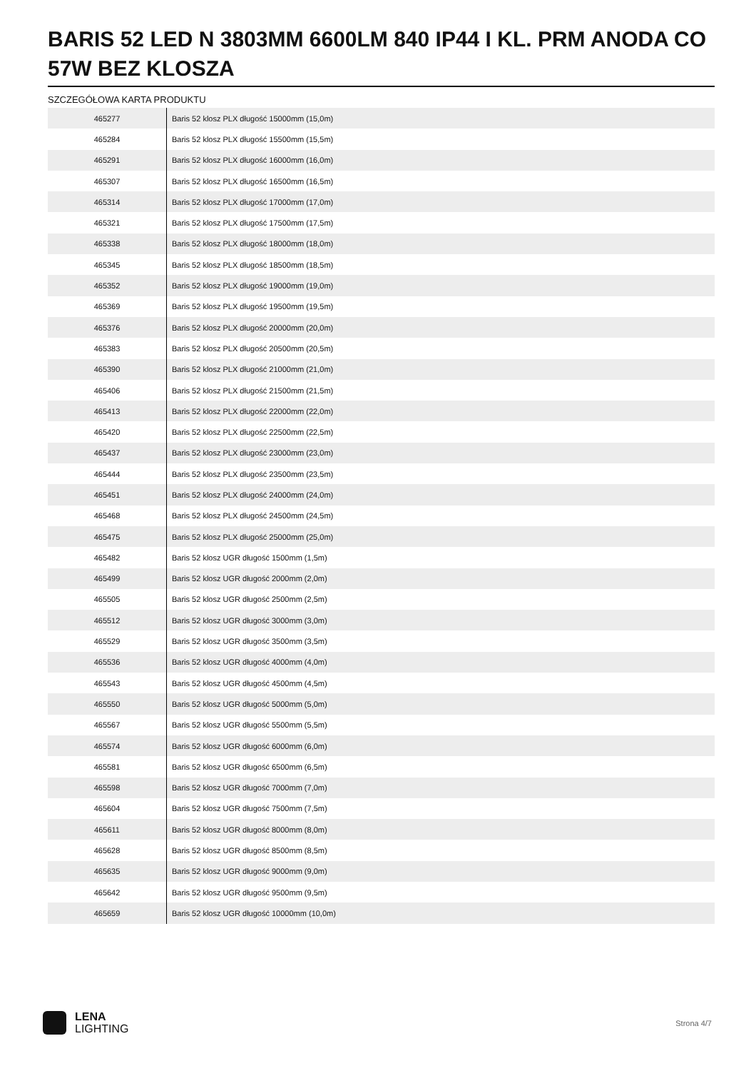BARIS 52 LED N 3803MM 6600LM 840 IP44 I KL. PRM ANODA CO 57W BEZ KLOSZA
SZCZEGÓŁOWA KARTA PRODUKTU
| 465277 | Baris 52 klosz PLX długość 15000mm (15,0m) |
| 465284 | Baris 52 klosz PLX długość 15500mm (15,5m) |
| 465291 | Baris 52 klosz PLX długość 16000mm (16,0m) |
| 465307 | Baris 52 klosz PLX długość 16500mm (16,5m) |
| 465314 | Baris 52 klosz PLX długość 17000mm (17,0m) |
| 465321 | Baris 52 klosz PLX długość 17500mm (17,5m) |
| 465338 | Baris 52 klosz PLX długość 18000mm (18,0m) |
| 465345 | Baris 52 klosz PLX długość 18500mm (18,5m) |
| 465352 | Baris 52 klosz PLX długość 19000mm (19,0m) |
| 465369 | Baris 52 klosz PLX długość 19500mm (19,5m) |
| 465376 | Baris 52 klosz PLX długość 20000mm (20,0m) |
| 465383 | Baris 52 klosz PLX długość 20500mm (20,5m) |
| 465390 | Baris 52 klosz PLX długość 21000mm (21,0m) |
| 465406 | Baris 52 klosz PLX długość 21500mm (21,5m) |
| 465413 | Baris 52 klosz PLX długość 22000mm (22,0m) |
| 465420 | Baris 52 klosz PLX długość 22500mm (22,5m) |
| 465437 | Baris 52 klosz PLX długość 23000mm (23,0m) |
| 465444 | Baris 52 klosz PLX długość 23500mm (23,5m) |
| 465451 | Baris 52 klosz PLX długość 24000mm (24,0m) |
| 465468 | Baris 52 klosz PLX długość 24500mm (24,5m) |
| 465475 | Baris 52 klosz PLX długość 25000mm (25,0m) |
| 465482 | Baris 52 klosz UGR długość 1500mm (1,5m) |
| 465499 | Baris 52 klosz UGR długość 2000mm (2,0m) |
| 465505 | Baris 52 klosz UGR długość 2500mm (2,5m) |
| 465512 | Baris 52 klosz UGR długość 3000mm (3,0m) |
| 465529 | Baris 52 klosz UGR długość 3500mm (3,5m) |
| 465536 | Baris 52 klosz UGR długość 4000mm (4,0m) |
| 465543 | Baris 52 klosz UGR długość 4500mm (4,5m) |
| 465550 | Baris 52 klosz UGR długość 5000mm (5,0m) |
| 465567 | Baris 52 klosz UGR długość 5500mm (5,5m) |
| 465574 | Baris 52 klosz UGR długość 6000mm (6,0m) |
| 465581 | Baris 52 klosz UGR długość 6500mm (6,5m) |
| 465598 | Baris 52 klosz UGR długość 7000mm (7,0m) |
| 465604 | Baris 52 klosz UGR długość 7500mm (7,5m) |
| 465611 | Baris 52 klosz UGR długość 8000mm (8,0m) |
| 465628 | Baris 52 klosz UGR długość 8500mm (8,5m) |
| 465635 | Baris 52 klosz UGR długość 9000mm (9,0m) |
| 465642 | Baris 52 klosz UGR długość 9500mm (9,5m) |
| 465659 | Baris 52 klosz UGR długość 10000mm (10,0m) |
LENA
LIGHTING
Strona 4/7